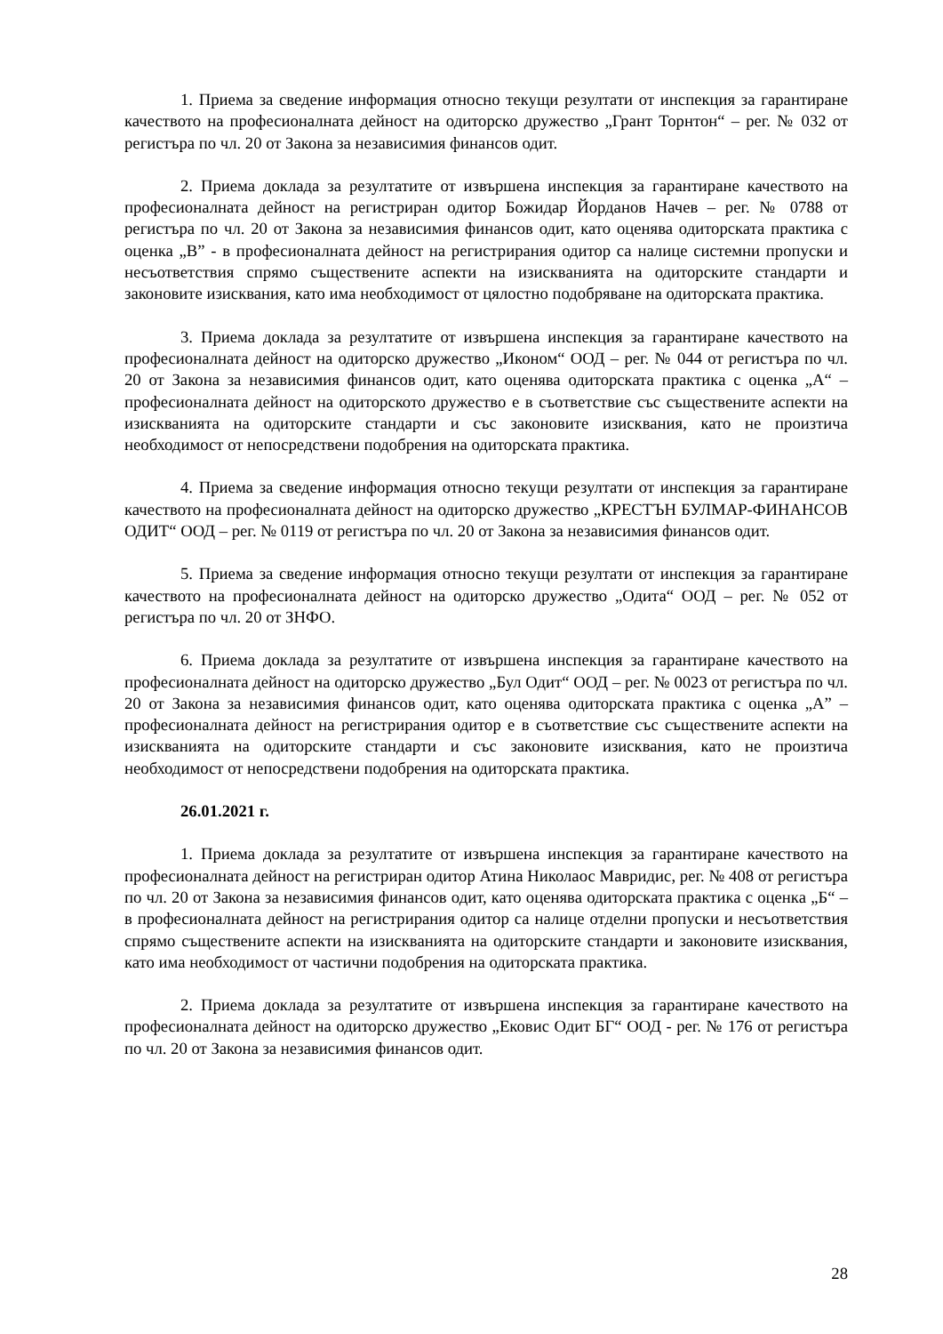1. Приема за сведение информация относно текущи резултати от инспекция за гарантиране качеството на професионалната дейност на одиторско дружество „Грант Торнтон“ – рег. № 032 от регистъра по чл. 20 от Закона за независимия финансов одит.
2. Приема доклада за резултатите от извършена инспекция за гарантиране качеството на професионалната дейност на регистриран одитор Божидар Йорданов Начев – рег. № 0788 от регистъра по чл. 20 от Закона за независимия финансов одит, като оценява одиторската практика с оценка „В” - в професионалната дейност на регистрирания одитор са налице системни пропуски и несъответствия спрямо съществените аспекти на изискванията на одиторските стандарти и законовите изисквания, като има необходимост от цялостно подобряване на одиторската практика.
3. Приема доклада за резултатите от извършена инспекция за гарантиране качеството на професионалната дейност на одиторско дружество „Иконом“ ООД – рег. № 044 от регистъра по чл. 20 от Закона за независимия финансов одит, като оценява одиторската практика с оценка „А“ – професионалната дейност на одиторското дружество е в съответствие със съществените аспекти на изискванията на одиторските стандарти и със законовите изисквания, като не произтича необходимост от непосредствени подобрения на одиторската практика.
4. Приема за сведение информация относно текущи резултати от инспекция за гарантиране качеството на професионалната дейност на одиторско дружество „КРЕСТЪН БУЛМАР-ФИНАНСОВ ОДИТ“ ООД – рег. № 0119 от регистъра по чл. 20 от Закона за независимия финансов одит.
5. Приема за сведение информация относно текущи резултати от инспекция за гарантиране качеството на професионалната дейност на одиторско дружество „Одита“ ООД – рег. № 052 от регистъра по чл. 20 от ЗНФО.
6. Приема доклада за резултатите от извършена инспекция за гарантиране качеството на професионалната дейност на одиторско дружество „Бул Одит“ ООД – рег. № 0023 от регистъра по чл. 20 от Закона за независимия финансов одит, като оценява одиторската практика с оценка „А” – професионалната дейност на регистрирания одитор е в съответствие със съществените аспекти на изискванията на одиторските стандарти и със законовите изисквания, като не произтича необходимост от непосредствени подобрения на одиторската практика.
26.01.2021 г.
1. Приема доклада за резултатите от извършена инспекция за гарантиране качеството на професионалната дейност на регистриран одитор Атина Николаос Мавридис, рег. № 408 от регистъра по чл. 20 от Закона за независимия финансов одит, като оценява одиторската практика с оценка „Б“ – в професионалната дейност на регистрирания одитор са налице отделни пропуски и несъответствия спрямо съществените аспекти на изискванията на одиторските стандарти и законовите изисквания, като има необходимост от частични подобрения на одиторската практика.
2. Приема доклада за резултатите от извършена инспекция за гарантиране качеството на професионалната дейност на одиторско дружество „Ековис Одит БГ“ ООД - рег. № 176 от регистъра по чл. 20 от Закона за независимия финансов одит.
28